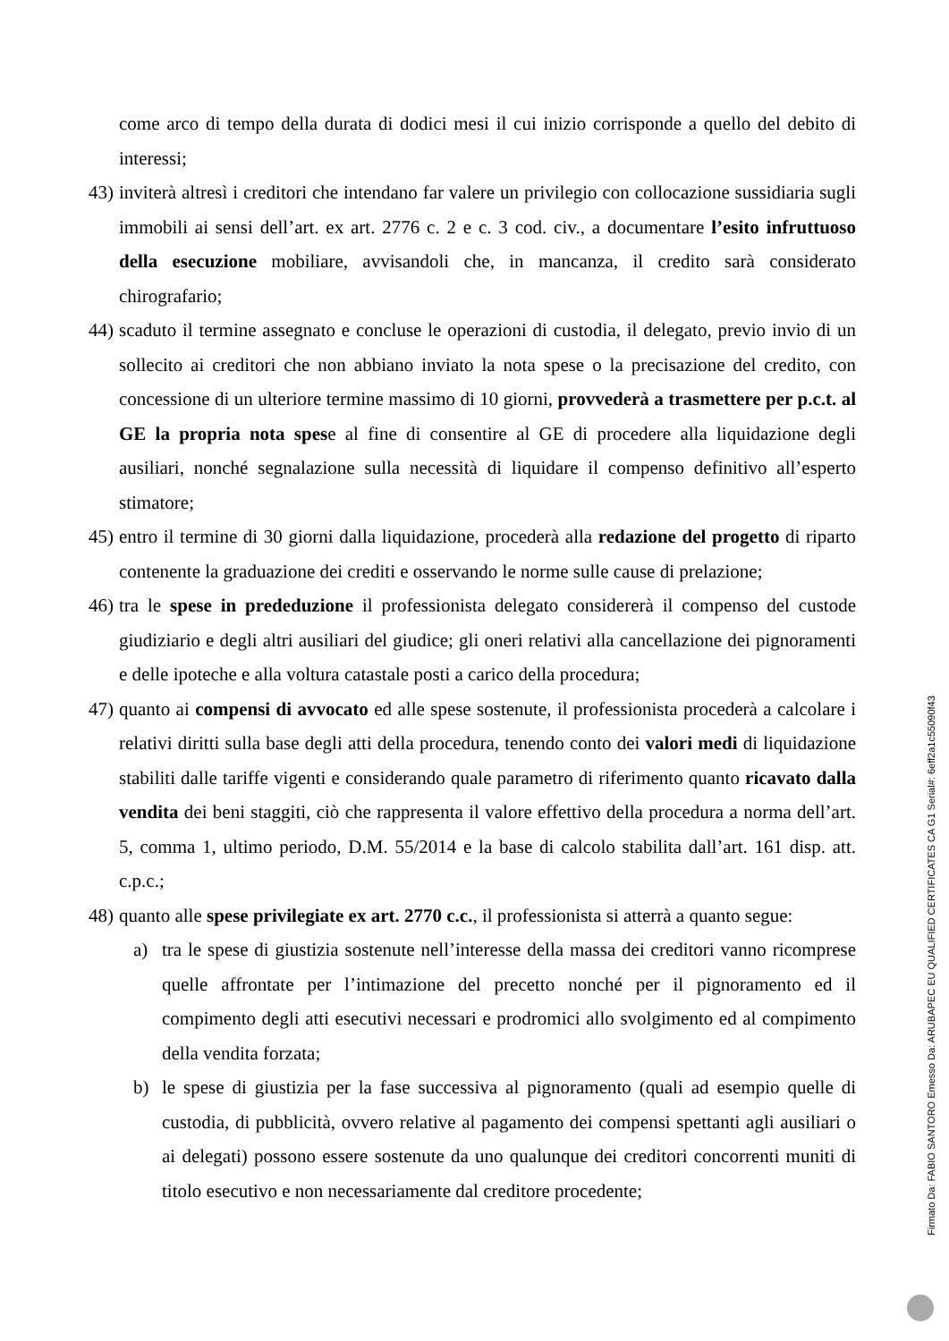come arco di tempo della durata di dodici mesi il cui inizio corrisponde a quello del debito di interessi;
43)
inviterà altresì i creditori che intendano far valere un privilegio con collocazione sussidiaria sugli immobili ai sensi dell’art. ex art. 2776 c. 2 e c. 3 cod. civ., a documentare l’esito infruttuoso della esecuzione mobiliare, avvisandoli che, in mancanza, il credito sarà considerato chirografario;
44)
scaduto il termine assegnato e concluse le operazioni di custodia, il delegato, previo invio di un sollecito ai creditori che non abbiano inviato la nota spese o la precisazione del credito, con concessione di un ulteriore termine massimo di 10 giorni, provvederà a trasmettere per p.c.t. al GE la propria nota spese al fine di consentire al GE di procedere alla liquidazione degli ausiliari, nonché segnalazione sulla necessità di liquidare il compenso definitivo all’esperto stimatore;
45)
entro il termine di 30 giorni dalla liquidazione, procederà alla redazione del progetto di riparto contenente la graduazione dei crediti e osservando le norme sulle cause di prelazione;
46)
tra le spese in prededuzione il professionista delegato considererà il compenso del custode giudiziario e degli altri ausiliari del giudice; gli oneri relativi alla cancellazione dei pignoramenti e delle ipoteche e alla voltura catastale posti a carico della procedura;
47)
quanto ai compensi di avvocato ed alle spese sostenute, il professionista procederà a calcolare i relativi diritti sulla base degli atti della procedura, tenendo conto dei valori medi di liquidazione stabiliti dalle tariffe vigenti e considerando quale parametro di riferimento quanto ricavato dalla vendita dei beni staggiti, ciò che rappresenta il valore effettivo della procedura a norma dell’art. 5, comma 1, ultimo periodo, D.M. 55/2014 e la base di calcolo stabilita dall’art. 161 disp. att. c.p.c.;
48)
quanto alle spese privilegiate ex art. 2770 c.c., il professionista si atterrà a quanto segue:
a) tra le spese di giustizia sostenute nell’interesse della massa dei creditori vanno ricomprese quelle affrontate per l’intimazione del precetto nonché per il pignoramento ed il compimento degli atti esecutivi necessari e prodromici allo svolgimento ed al compimento della vendita forzata;
b) le spese di giustizia per la fase successiva al pignoramento (quali ad esempio quelle di custodia, di pubblicità, ovvero relative al pagamento dei compensi spettanti agli ausiliari o ai delegati) possono essere sostenute da uno qualunque dei creditori concorrenti muniti di titolo esecutivo e non necessariamente dal creditore procedente;
Firmato Da: FABIO SANTORO Emesso Da: ARUBAPEC EU QUALIFIED CERTIFICATES CA G1 Serial#: 6eff2a1c55090f43